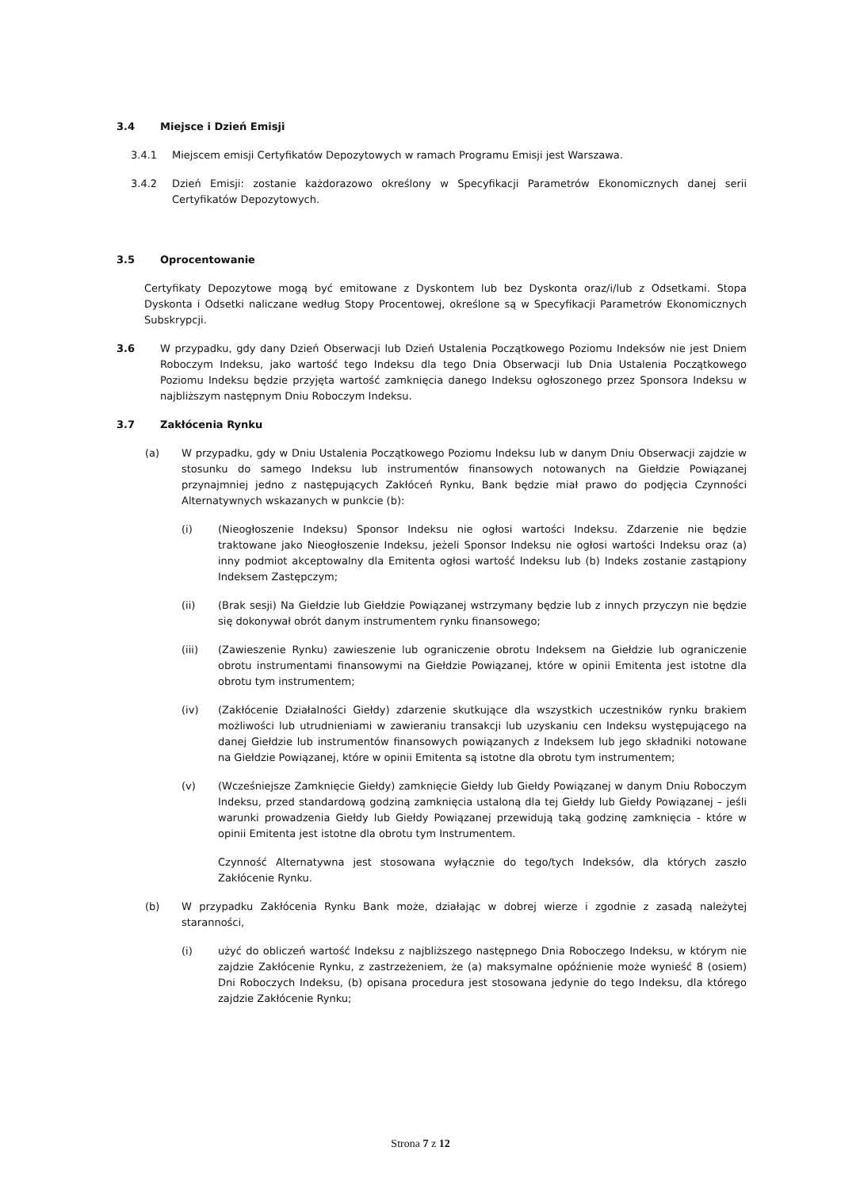3.4 Miejsce i Dzień Emisji
3.4.1 Miejscem emisji Certyfikatów Depozytowych w ramach Programu Emisji jest Warszawa.
3.4.2 Dzień Emisji: zostanie każdorazowo określony w Specyfikacji Parametrów Ekonomicznych danej serii Certyfikatów Depozytowych.
3.5 Oprocentowanie
Certyfikaty Depozytowe mogą być emitowane z Dyskontem lub bez Dyskonta oraz/i/lub z Odsetkami. Stopa Dyskonta i Odsetki naliczane według Stopy Procentowej, określone są w Specyfikacji Parametrów Ekonomicznych Subskrypcji.
3.6 W przypadku, gdy dany Dzień Obserwacji lub Dzień Ustalenia Początkowego Poziomu Indeksów nie jest Dniem Roboczym Indeksu, jako wartość tego Indeksu dla tego Dnia Obserwacji lub Dnia Ustalenia Początkowego Poziomu Indeksu będzie przyjęta wartość zamknięcia danego Indeksu ogłoszonego przez Sponsora Indeksu w najbliższym następnym Dniu Roboczym Indeksu.
3.7 Zakłócenia Rynku
(a) W przypadku, gdy w Dniu Ustalenia Początkowego Poziomu Indeksu lub w danym Dniu Obserwacji zajdzie w stosunku do samego Indeksu lub instrumentów finansowych notowanych na Giełdzie Powiązanej przynajmniej jedno z następujących Zakłóceń Rynku, Bank będzie miał prawo do podjęcia Czynności Alternatywnych wskazanych w punkcie (b):
(i) (Nieogłoszenie Indeksu) Sponsor Indeksu nie ogłosi wartości Indeksu. Zdarzenie nie będzie traktowane jako Nieogłoszenie Indeksu, jeżeli Sponsor Indeksu nie ogłosi wartości Indeksu oraz (a) inny podmiot akceptowalny dla Emitenta ogłosi wartość Indeksu lub (b) Indeks zostanie zastąpiony Indeksem Zastępczym;
(ii) (Brak sesji) Na Giełdzie lub Giełdzie Powiązanej wstrzymany będzie lub z innych przyczyn nie będzie się dokonywał obrót danym instrumentem rynku finansowego;
(iii) (Zawieszenie Rynku) zawieszenie lub ograniczenie obrotu Indeksem na Giełdzie lub ograniczenie obrotu instrumentami finansowymi na Giełdzie Powiązanej, które w opinii Emitenta jest istotne dla obrotu tym instrumentem;
(iv) (Zakłócenie Działalności Giełdy) zdarzenie skutkujące dla wszystkich uczestników rynku brakiem możliwości lub utrudnieniami w zawieraniu transakcji lub uzyskaniu cen Indeksu występującego na danej Giełdzie lub instrumentów finansowych powiązanych z Indeksem lub jego składniki notowane na Giełdzie Powiązanej, które w opinii Emitenta są istotne dla obrotu tym instrumentem;
(v) (Wcześniejsze Zamknięcie Giełdy) zamknięcie Giełdy lub Giełdy Powiązanej w danym Dniu Roboczym Indeksu, przed standardową godziną zamknięcia ustaloną dla tej Giełdy lub Giełdy Powiązanej – jeśli warunki prowadzenia Giełdy lub Giełdy Powiązanej przewidują taką godzinę zamknięcia - które w opinii Emitenta jest istotne dla obrotu tym Instrumentem.
Czynność Alternatywna jest stosowana wyłącznie do tego/tych Indeksów, dla których zaszło Zakłócenie Rynku.
(b) W przypadku Zakłócenia Rynku Bank może, działając w dobrej wierze i zgodnie z zasadą należytej staranności,
(i) użyć do obliczeń wartość Indeksu z najbliższego następnego Dnia Roboczego Indeksu, w którym nie zajdzie Zakłócenie Rynku, z zastrzeżeniem, że (a) maksymalne opóźnienie może wynieść 8 (osiem) Dni Roboczych Indeksu, (b) opisana procedura jest stosowana jedynie do tego Indeksu, dla którego zajdzie Zakłócenie Rynku;
Strona 7 z 12